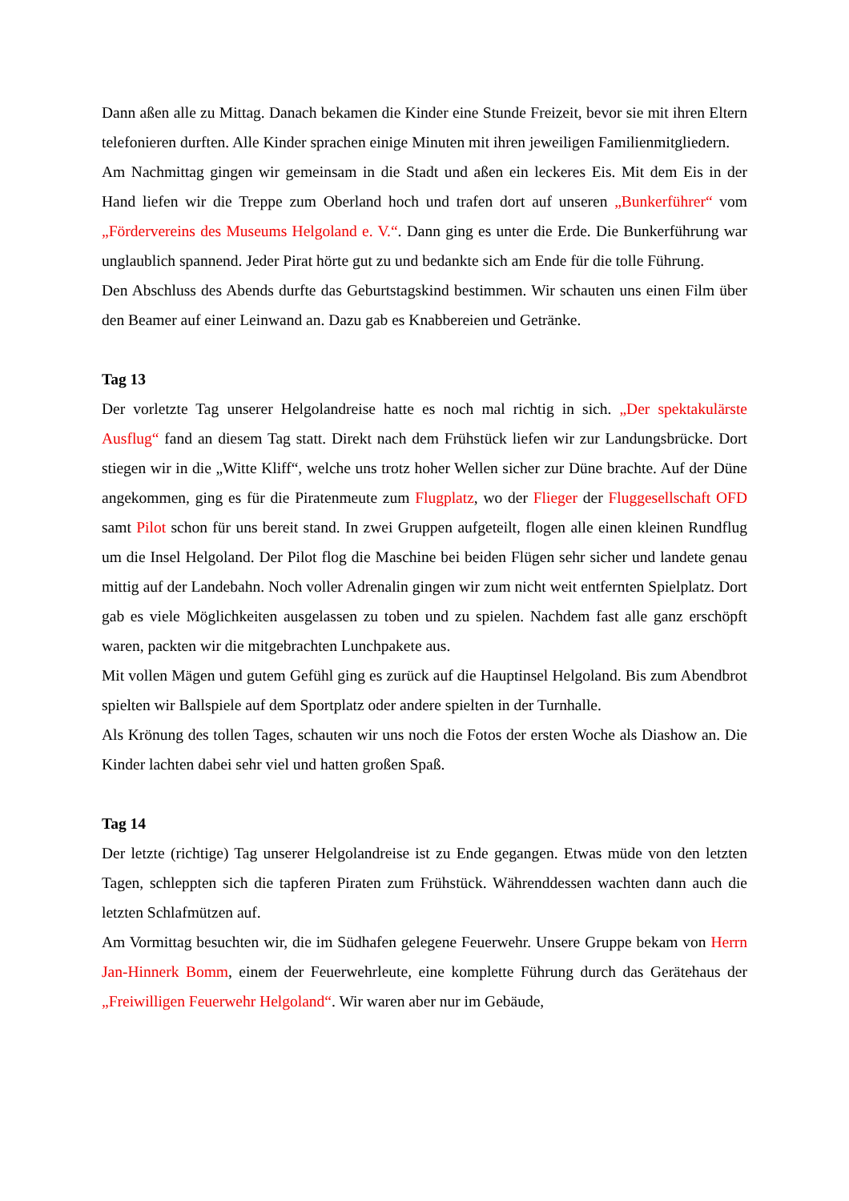Dann aßen alle zu Mittag. Danach bekamen die Kinder eine Stunde Freizeit, bevor sie mit ihren Eltern telefonieren durften. Alle Kinder sprachen einige Minuten mit ihren jeweiligen Familienmitgliedern.
Am Nachmittag gingen wir gemeinsam in die Stadt und aßen ein leckeres Eis. Mit dem Eis in der Hand liefen wir die Treppe zum Oberland hoch und trafen dort auf unseren „Bunkerführer“ vom „Fördervereins des Museums Helgoland e. V.“. Dann ging es unter die Erde. Die Bunkerführung war unglaublich spannend. Jeder Pirat hörte gut zu und bedankte sich am Ende für die tolle Führung.
Den Abschluss des Abends durfte das Geburtstagskind bestimmen. Wir schauten uns einen Film über den Beamer auf einer Leinwand an. Dazu gab es Knabbereien und Getränke.
Tag 13
Der vorletzte Tag unserer Helgolandreise hatte es noch mal richtig in sich. „Der spektakulärste Ausflug“ fand an diesem Tag statt. Direkt nach dem Frühstück liefen wir zur Landungsbrücke. Dort stiegen wir in die „Witte Kliff“, welche uns trotz hoher Wellen sicher zur Düne brachte. Auf der Düne angekommen, ging es für die Piratenmeute zum Flugplatz, wo der Flieger der Fluggesellschaft OFD samt Pilot schon für uns bereit stand. In zwei Gruppen aufgeteilt, flogen alle einen kleinen Rundflug um die Insel Helgoland. Der Pilot flog die Maschine bei beiden Flügen sehr sicher und landete genau mittig auf der Landebahn. Noch voller Adrenalin gingen wir zum nicht weit entfernten Spielplatz. Dort gab es viele Möglichkeiten ausgelassen zu toben und zu spielen. Nachdem fast alle ganz erschöpft waren, packten wir die mitgebrachten Lunchpakete aus.
Mit vollen Mägen und gutem Gefühl ging es zurück auf die Hauptinsel Helgoland. Bis zum Abendbrot spielten wir Ballspiele auf dem Sportplatz oder andere spielten in der Turnhalle.
Als Krönung des tollen Tages, schauten wir uns noch die Fotos der ersten Woche als Diashow an. Die Kinder lachten dabei sehr viel und hatten großen Spaß.
Tag 14
Der letzte (richtige) Tag unserer Helgolandreise ist zu Ende gegangen. Etwas müde von den letzten Tagen, schleppten sich die tapferen Piraten zum Frühstück. Währenddessen wachten dann auch die letzten Schlafmützen auf.
Am Vormittag besuchten wir, die im Südhafen gelegene Feuerwehr. Unsere Gruppe bekam von Herrn Jan-Hinnerk Bomm, einem der Feuerwehrleute, eine komplette Führung durch das Gerätehaus der „Freiwilligen Feuerwehr Helgoland“. Wir waren aber nur im Gebäude,